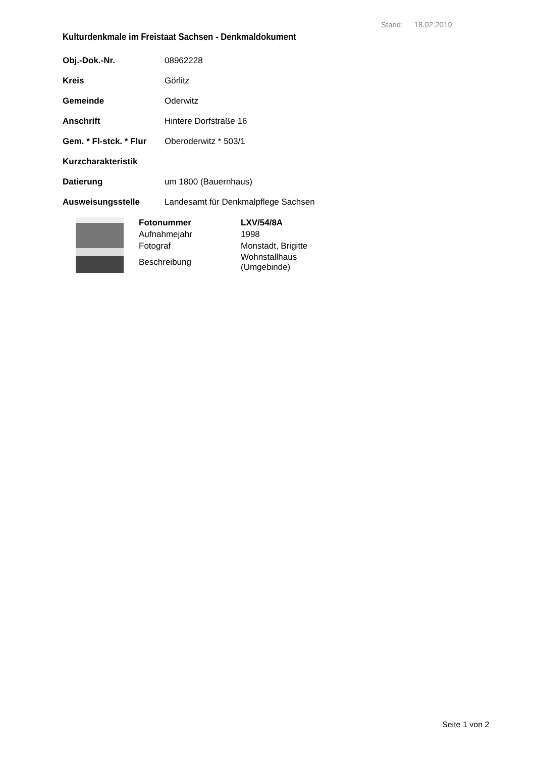Stand: 18.02.2019
Kulturdenkmale im Freistaat Sachsen - Denkmaldokument
| Obj.-Dok.-Nr. | 08962228 |
| Kreis | Görlitz |
| Gemeinde | Oderwitz |
| Anschrift | Hintere Dorfstraße 16 |
| Gem. * Fl-stck. * Flur | Oberoderwitz * 503/1 |
| Kurzcharakteristik | |
| Datierung | um 1800 (Bauernhaus) |
| Ausweisungsstelle | Landesamt für Denkmalpflege Sachsen |
| Fotonummer | LXV/54/8A |
| --- | --- |
| Aufnahmejahr | 1998 |
| Fotograf | Monstadt, Brigitte |
| Beschreibung | Wohnstallhaus (Umgebinde) |
Seite 1 von 2